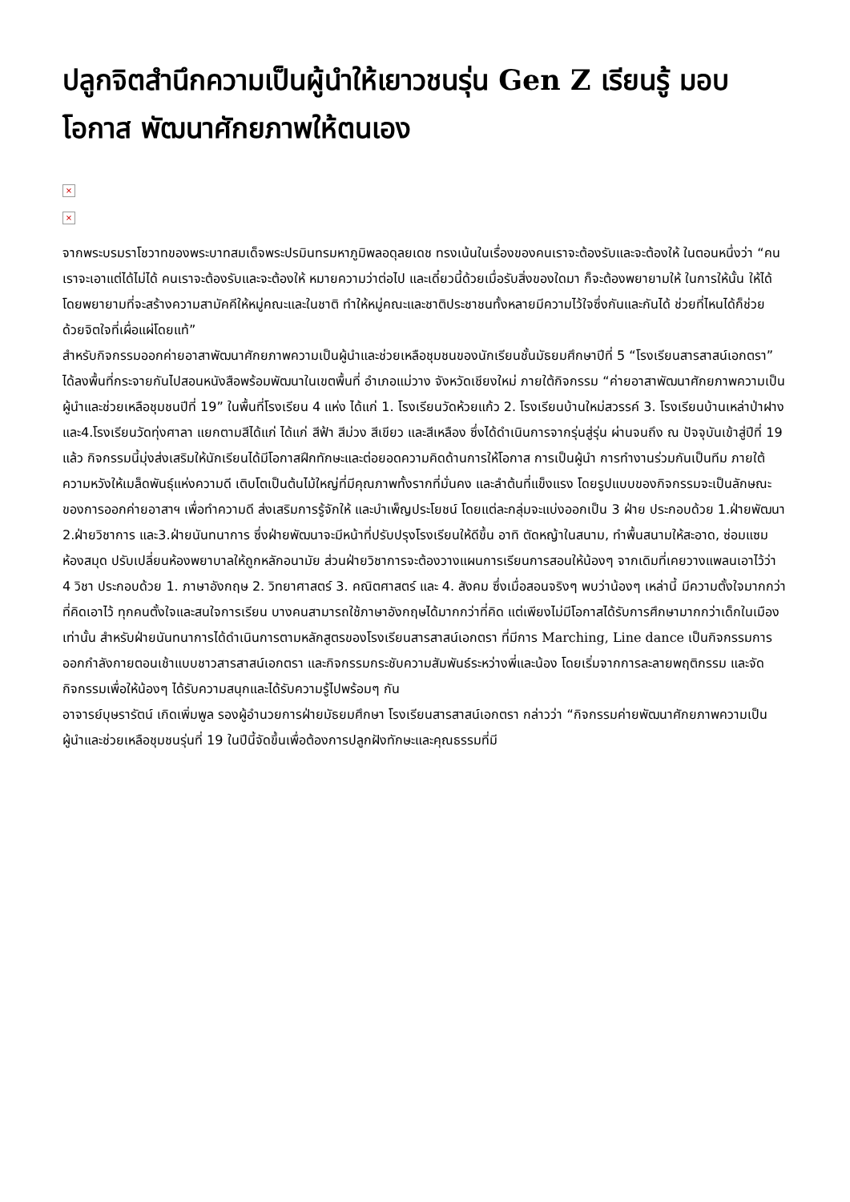ปลูกจิตสำนึกความเป็นผู้นำให้เยาวชนรุ่น Gen Z เรียนรู้ มอบโอกาส พัฒนาศักยภาพให้ตนเอง
×
×
จากพระบรมราโชวาทของพระบาทสมเด็จพระปรมินทรมหาภูมิพลอดุลยเดช ทรงเน้นในเรื่องของคนเราจะต้องรับและจะต้องให้ ในตอนหนึ่งว่า “คนเราจะเอาแต่ได้ไม่ได้ คนเราจะต้องรับและจะต้องให้ หมายความว่าต่อไป และเดี๋ยวนี้ด้วยเมื่อรับสิ่งของใดมา ก็จะต้องพยายามให้ ในการให้นั้น ให้ได้โดยพยายามที่จะสร้างความสามัคคีให้หมู่คณะและในชาติ ทำให้หมู่คณะและชาติประชาชนทั้งหลายมีความไว้ใจซึ่งกันและกันได้ ช่วยที่ไหนได้ก็ช่วย ด้วยจิตใจที่เผื่อแผ่โดยแท้”
สำหรับกิจกรรมออกค่ายอาสาพัฒนาศักยภาพความเป็นผู้นำและช่วยเหลือชุมชนของนักเรียนชั้นมัธยมศึกษาปีที่ 5 “โรงเรียนสารสาสน์เอกตรา” ได้ลงพื้นที่กระจายกันไปสอนหนังสือพร้อมพัฒนาในเขตพื้นที่ อำเภอแม่วาง จังหวัดเชียงใหม่ ภายใต้กิจกรรม “ค่ายอาสาพัฒนาศักยภาพความเป็นผู้นำและช่วยเหลือชุมชนปีที่ 19” ในพื้นที่โรงเรียน 4 แห่ง ได้แก่ 1. โรงเรียนวัดห้วยแก้ว 2. โรงเรียนบ้านใหม่สวรรค์ 3. โรงเรียนบ้านเหล่าป่าฝาง และ4.โรงเรียนวัดทุ่งศาลา แยกตามสีได้แก่ ได้แก่ สีฟ้า สีม่วง สีเขียว และสีเหลือง ซึ่งได้ดำเนินการจากรุ่นสู่รุ่น ผ่านจนถึง ณ ปัจจุบันเข้าสู่ปีที่ 19 แล้ว กิจกรรมนี้มุ่งส่งเสริมให้นักเรียนได้มีโอกาสฝึกทักษะและต่อยอดความคิดด้านการให้โอกาส การเป็นผู้นำ การทำงานร่วมกันเป็นทีม ภายใต้ความหวังให้เมล็ดพันธุ์แห่งความดี เติบโตเป็นต้นไม้ใหญ่ที่มีคุณภาพทั้งรากที่มั่นคง และลำต้นที่แข็งแรง โดยรูปแบบของกิจกรรมจะเป็นลักษณะของการออกค่ายอาสาฯ เพื่อทำความดี ส่งเสริมการรู้จักให้ และบำเพ็ญประโยชน์ โดยแต่ละกลุ่มจะแบ่งออกเป็น 3 ฝ่าย ประกอบด้วย 1.ฝ่ายพัฒนา 2.ฝ่ายวิชาการ และ3.ฝ่ายนันทนาการ ซึ่งฝ่ายพัฒนาจะมีหน้าที่ปรับปรุงโรงเรียนให้ดีขึ้น อาทิ ตัดหญ้าในสนาม, ทำพื้นสนามให้สะอาด, ซ่อมแซมห้องสมุด ปรับเปลี่ยนห้องพยาบาลให้ถูกหลักอนามัย ส่วนฝ่ายวิชาการจะต้องวางแผนการเรียนการสอนให้น้องๆ จากเดิมที่เคยวางแพลนเอาไว้ว่า 4 วิชา ประกอบด้วย 1. ภาษาอังกฤษ 2. วิทยาศาสตร์ 3. คณิตศาสตร์ และ 4. สังคม ซึ่งเมื่อสอนจริงๆ พบว่าน้องๆ เหล่านี้ มีความตั้งใจมากกว่าที่คิดเอาไว้ ทุกคนตั้งใจและสนใจการเรียน บางคนสามารถใช้ภาษาอังกฤษได้มากกว่าที่คิด แต่เพียงไม่มีโอกาสได้รับการศึกษามากกว่าเด็กในเมืองเท่านั้น สำหรับฝ่ายนันทนาการได้ดำเนินการตามหลักสูตรของโรงเรียนสารสาสน์เอกตรา ที่มีการ Marching, Line dance เป็นกิจกรรมการออกกำลังกายตอนเช้าแบบชาวสารสาสน์เอกตรา และกิจกรรมกระชับความสัมพันธ์ระหว่างพี่และน้อง โดยเริ่มจากการละลายพฤติกรรม และจัดกิจกรรมเพื่อให้น้องๆ ได้รับความสนุกและได้รับความรู้ไปพร้อมๆ กัน
อาจารย์บุษรารัตน์ เกิดเพิ่มพูล รองผู้อำนวยการฝ่ายมัธยมศึกษา โรงเรียนสารสาสน์เอกตรา กล่าวว่า “กิจกรรมค่ายพัฒนาศักยภาพความเป็นผู้นำและช่วยเหลือชุมชนรุ่นที่ 19 ในปีนี้จัดขึ้นเพื่อต้องการปลูกฝังทักษะและคุณธรรมที่มี